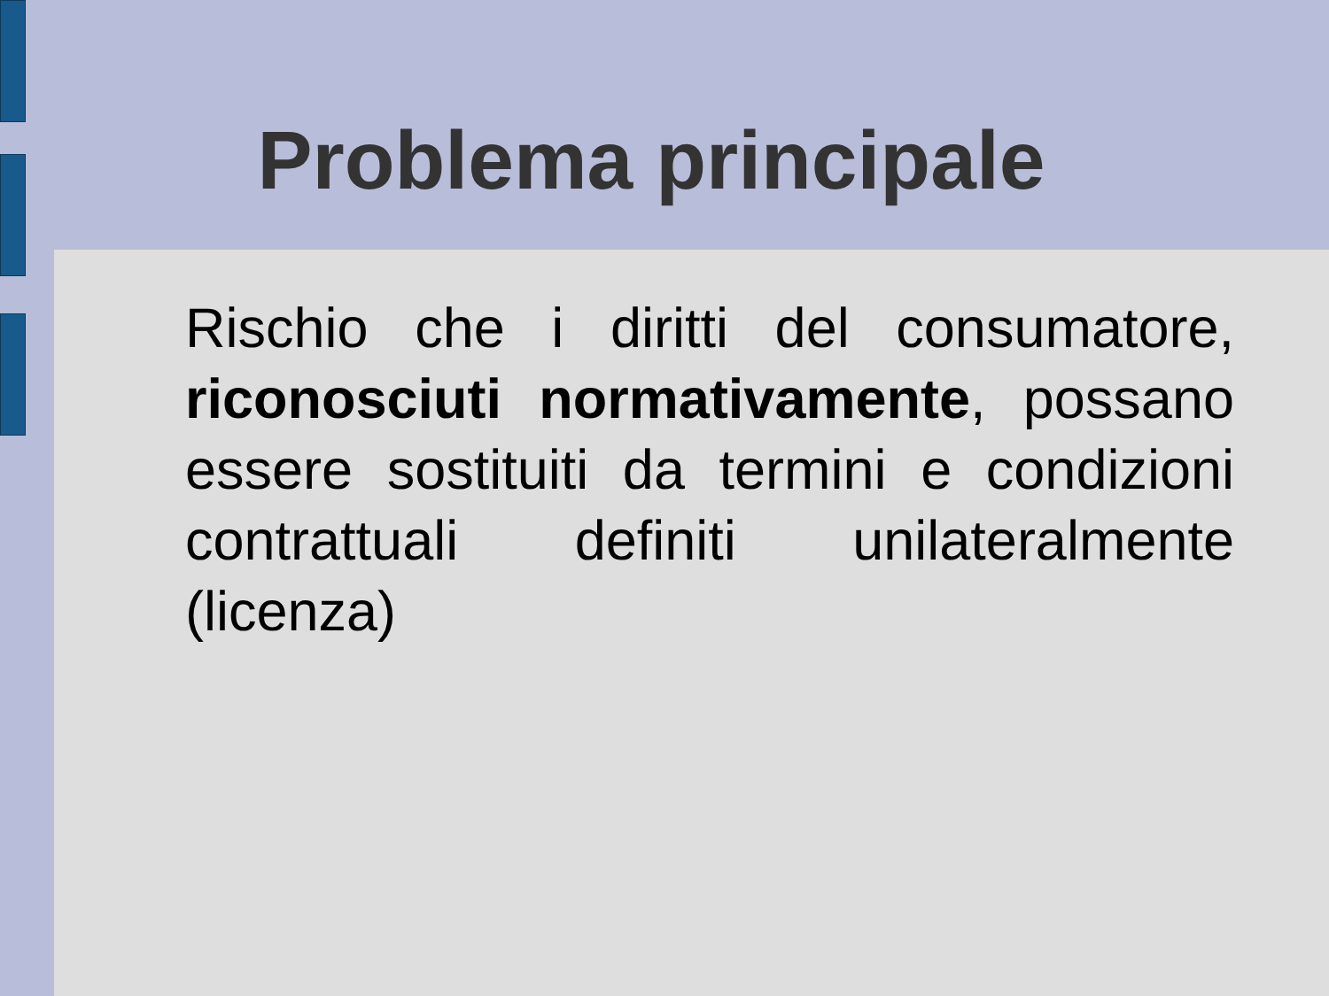Problema principale
Rischio che i diritti del consumatore, riconosciuti normativamente, possano essere sostituiti da termini e condizioni contrattuali definiti unilateralmente (licenza)